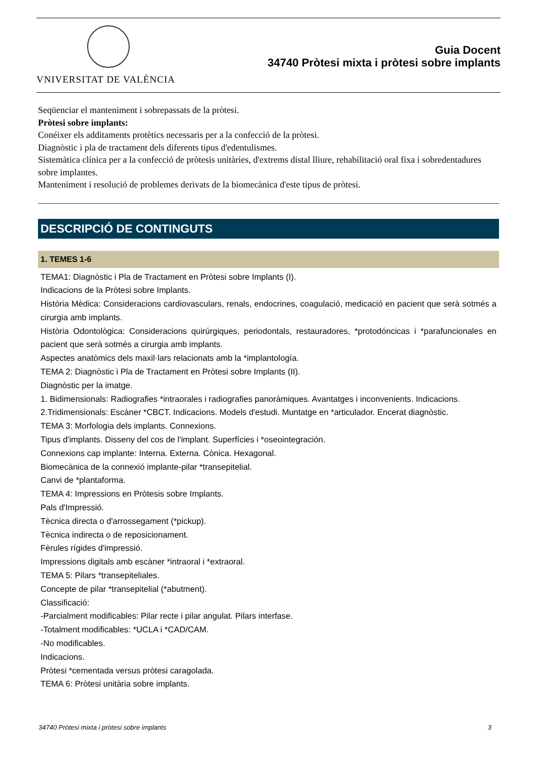VNIVERSITAT DE VALÈNCIA
Guia Docent
34740 Pròtesi mixta i pròtesi sobre implants
Seqüenciar el manteniment i sobrepassats de la pròtesi.
Pròtesi sobre implants:
Conéixer els additaments protètics necessaris per a la confecció de la pròtesi.
Diagnòstic i pla de tractament dels diferents tipus d'edentulismes.
Sistemàtica clínica per a la confecció de pròtesis unitàries, d'extrems distal lliure, rehabilitació oral fixa i sobredentadures sobre implantes.
Manteniment i resolució de problemes derivats de la biomecànica d'este tipus de pròtesi.
DESCRIPCIÓ DE CONTINGUTS
1. TEMES 1-6
TEMA1: Diagnòstic i Pla de Tractament en Pròtesi sobre Implants (I).
Indicacions de la Pròtesi sobre Implants.
Història Mèdica: Consideracions cardiovasculars, renals, endocrines, coagulació, medicació en pacient que serà sotmés a cirurgia amb implants.
Història Odontològica: Consideracions quirúrgiques, periodontals, restauradores, *protodóncicas i *parafuncionales en pacient que serà sotmés a cirurgia amb implants.
Aspectes anatòmics dels maxil·lars relacionats amb la *implantología.
TEMA 2: Diagnòstic i Pla de Tractament en Pròtesi sobre Implants (II).
Diagnòstic per la imatge.
1. Bidimensionals: Radiografies *intraorales i radiografies panoràmiques. Avantatges i inconvenients. Indicacions.
2.Tridimensionals: Escàner *CBCT. Indicacions. Models d'estudi. Muntatge en *articulador. Encerat diagnòstic.
TEMA 3: Morfologia dels implants. Connexions.
Tipus d'implants. Disseny del cos de l'implant. Superfícies i *oseointegración.
Connexions cap implante: Interna. Externa. Cònica. Hexagonal.
Biomecànica de la connexió implante-pilar *transepitelial.
Canvi de *plantaforma.
TEMA 4: Impressions en Pròtesis sobre Implants.
Pals d'Impressió.
Tècnica directa o d'arrossegament (*pickup).
Tècnica indirecta o de reposicionament.
Fèrules rígides d'impressió.
Impressions digitals amb escàner *intraoral i *extraoral.
TEMA 5: Pilars *transepiteliales.
Concepte de pilar *transepitelial (*abutment).
Classificació:
-Parcialment modificables: Pilar recte i pilar angulat. Pilars interfase.
-Totalment modificables: *UCLA i *CAD/CAM.
-No modificables.
Indicacions.
Pròtesi *cementada versus pròtesi caragolada.
TEMA 6: Pròtesi unitària sobre implants.
34740 Pròtesi mixta i pròtesi sobre implants 3